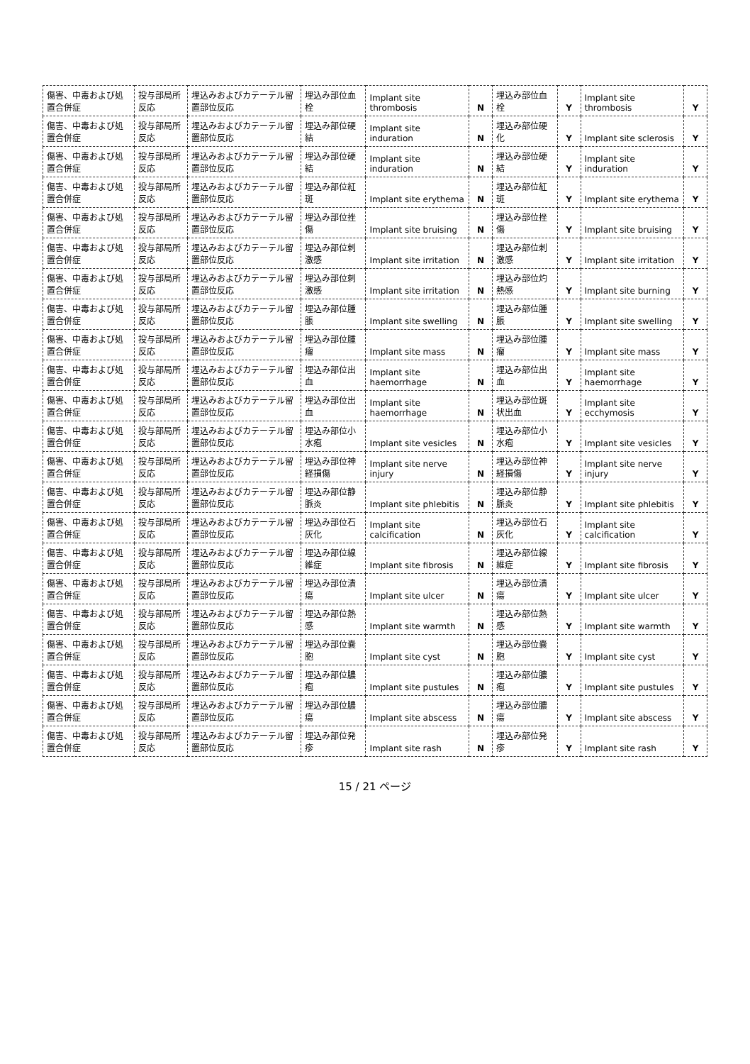| 傷害、中毒および処置合併症 | 投与部局所反応 | 埋込みおよびカテーテル留置部位反応 | 埋込み部位血栓 | Implant site thrombosis | N | 埋込み部位血栓 | Y | Implant site thrombosis | Y |
| 傷害、中毒および処置合併症 | 投与部局所反応 | 埋込みおよびカテーテル留置部位反応 | 埋込み部位硬結 | Implant site induration | N | 埋込み部位硬化 | Y | Implant site sclerosis | Y |
| 傷害、中毒および処置合併症 | 投与部局所反応 | 埋込みおよびカテーテル留置部位反応 | 埋込み部位硬結 | Implant site induration | N | 埋込み部位硬結 | Y | Implant site induration | Y |
| 傷害、中毒および処置合併症 | 投与部局所反応 | 埋込みおよびカテーテル留置部位反応 | 埋込み部位紅斑 | Implant site erythema | N | 埋込み部位紅斑 | Y | Implant site erythema | Y |
| 傷害、中毒および処置合併症 | 投与部局所反応 | 埋込みおよびカテーテル留置部位反応 | 埋込み部位挫傷 | Implant site bruising | N | 埋込み部位挫傷 | Y | Implant site bruising | Y |
| 傷害、中毒および処置合併症 | 投与部局所反応 | 埋込みおよびカテーテル留置部位反応 | 埋込み部位刺激感 | Implant site irritation | N | 埋込み部位刺激感 | Y | Implant site irritation | Y |
| 傷害、中毒および処置合併症 | 投与部局所反応 | 埋込みおよびカテーテル留置部位反応 | 埋込み部位刺激感 | Implant site irritation | N | 埋込み部位灼熱感 | Y | Implant site burning | Y |
| 傷害、中毒および処置合併症 | 投与部局所反応 | 埋込みおよびカテーテル留置部位反応 | 埋込み部位腫脹 | Implant site swelling | N | 埋込み部位腫脹 | Y | Implant site swelling | Y |
| 傷害、中毒および処置合併症 | 投与部局所反応 | 埋込みおよびカテーテル留置部位反応 | 埋込み部位腫瘤 | Implant site mass | N | 埋込み部位腫瘤 | Y | Implant site mass | Y |
| 傷害、中毒および処置合併症 | 投与部局所反応 | 埋込みおよびカテーテル留置部位反応 | 埋込み部位出血 | Implant site haemorrhage | N | 埋込み部位出血 | Y | Implant site haemorrhage | Y |
| 傷害、中毒および処置合併症 | 投与部局所反応 | 埋込みおよびカテーテル留置部位反応 | 埋込み部位出血 | Implant site haemorrhage | N | 埋込み部位斑状出血 | Y | Implant site ecchymosis | Y |
| 傷害、中毒および処置合併症 | 投与部局所反応 | 埋込みおよびカテーテル留置部位反応 | 埋込み部位小水疱 | Implant site vesicles | N | 埋込み部位小水疱 | Y | Implant site vesicles | Y |
| 傷害、中毒および処置合併症 | 投与部局所反応 | 埋込みおよびカテーテル留置部位反応 | 埋込み部位神経損傷 | Implant site nerve injury | N | 埋込み部位神経損傷 | Y | Implant site nerve injury | Y |
| 傷害、中毒および処置合併症 | 投与部局所反応 | 埋込みおよびカテーテル留置部位反応 | 埋込み部位静脈炎 | Implant site phlebitis | N | 埋込み部位静脈炎 | Y | Implant site phlebitis | Y |
| 傷害、中毒および処置合併症 | 投与部局所反応 | 埋込みおよびカテーテル留置部位反応 | 埋込み部位石灰化 | Implant site calcification | N | 埋込み部位石灰化 | Y | Implant site calcification | Y |
| 傷害、中毒および処置合併症 | 投与部局所反応 | 埋込みおよびカテーテル留置部位反応 | 埋込み部位線維症 | Implant site fibrosis | N | 埋込み部位線維症 | Y | Implant site fibrosis | Y |
| 傷害、中毒および処置合併症 | 投与部局所反応 | 埋込みおよびカテーテル留置部位反応 | 埋込み部位潰瘍 | Implant site ulcer | N | 埋込み部位潰瘍 | Y | Implant site ulcer | Y |
| 傷害、中毒および処置合併症 | 投与部局所反応 | 埋込みおよびカテーテル留置部位反応 | 埋込み部位熱感 | Implant site warmth | N | 埋込み部位熱感 | Y | Implant site warmth | Y |
| 傷害、中毒および処置合併症 | 投与部局所反応 | 埋込みおよびカテーテル留置部位反応 | 埋込み部位嚢胞 | Implant site cyst | N | 埋込み部位嚢胞 | Y | Implant site cyst | Y |
| 傷害、中毒および処置合併症 | 投与部局所反応 | 埋込みおよびカテーテル留置部位反応 | 埋込み部位膿疱 | Implant site pustules | N | 埋込み部位膿疱 | Y | Implant site pustules | Y |
| 傷害、中毒および処置合併症 | 投与部局所反応 | 埋込みおよびカテーテル留置部位反応 | 埋込み部位膿瘍 | Implant site abscess | N | 埋込み部位膿瘍 | Y | Implant site abscess | Y |
| 傷害、中毒および処置合併症 | 投与部局所反応 | 埋込みおよびカテーテル留置部位反応 | 埋込み部位発疹 | Implant site rash | N | 埋込み部位発疹 | Y | Implant site rash | Y |
15 / 21 ページ